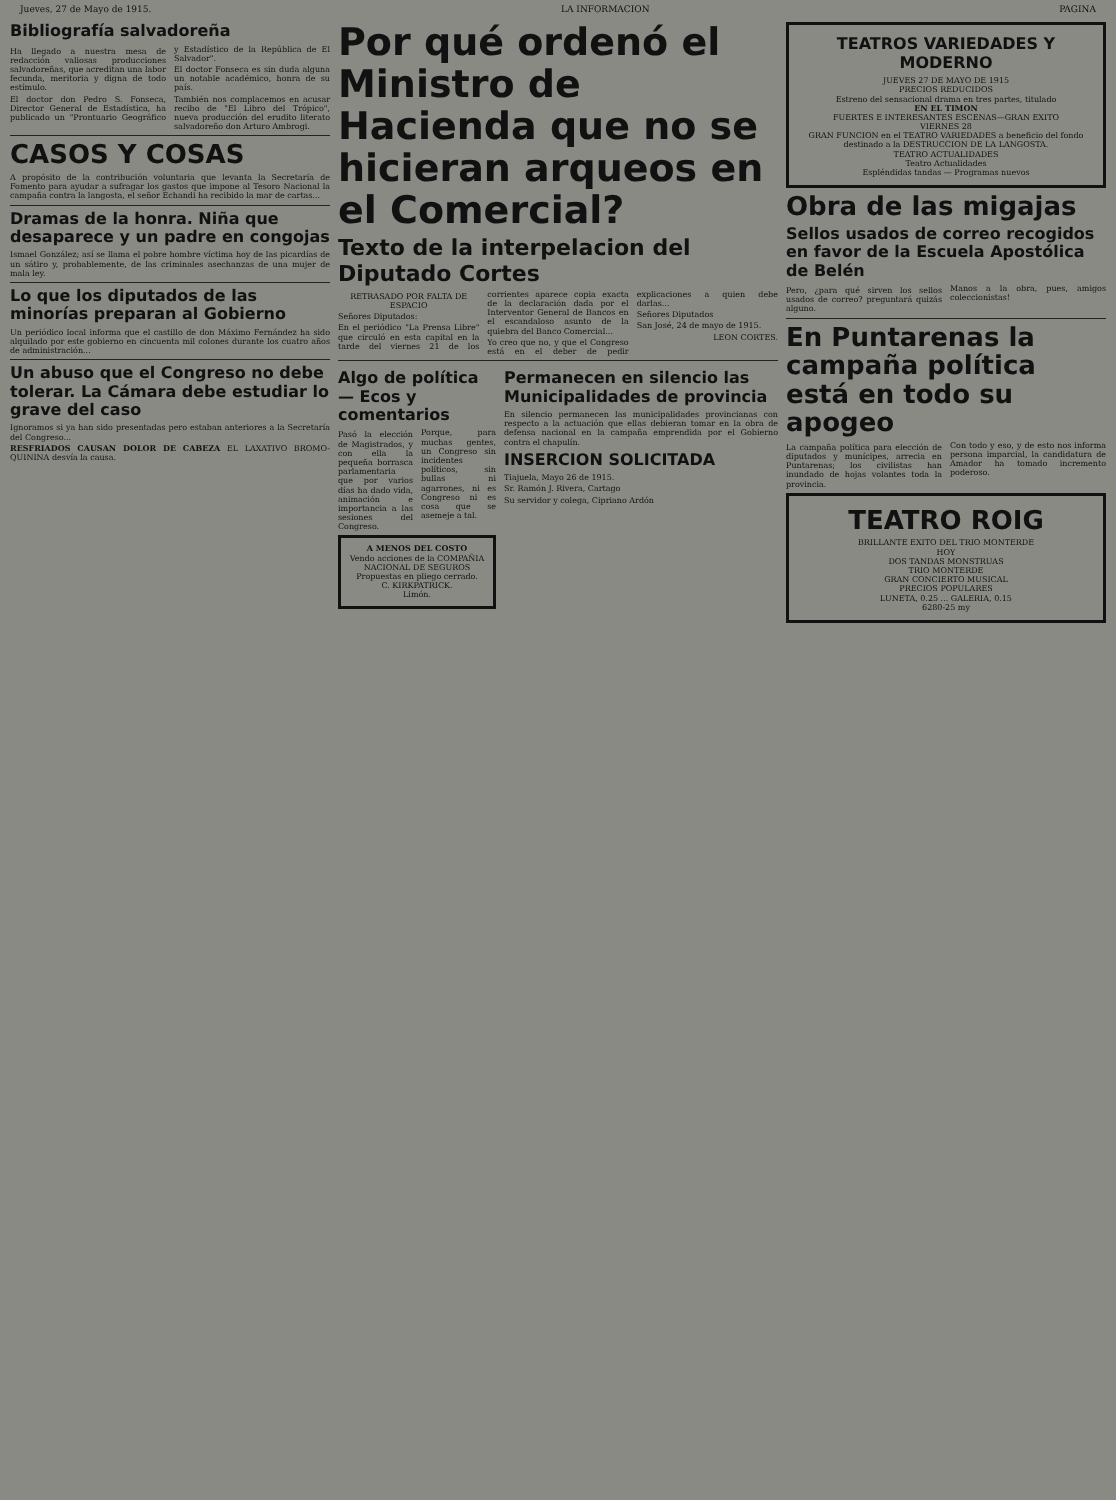Jueves, 27 de Mayo de 1915. LA INFORMACION PAGINA
Bibliografía salvadoreña
Ha llegado a nuestra mesa de redacción valiosas producciones salvadoreñas, que acreditan una labor fecunda, meritoria y digna de todo estímulo.
El doctor don Pedro S. Fonseca, Director General de Estadística, ha publicado un "Prontuario Geográfico y Estadístico de la República de El Salvador".
El doctor Fonseca es sin duda alguna un notable académico, honra de su país.
También nos complacemos en acusar recibo de "El Libro del Trópico", nueva producción del erudito literato salvadoreño don Arturo Ambrogi.
CASOS Y COSAS
A propósito de la contribución voluntaria que levanta la Secretaría de Fomento para ayudar a sufragar los gastos que impone al Tesoro Nacional la campaña contra la langosta, el señor Echandi ha recibido la mar de cartas...
Dramas de la honra. Niña que desaparece y un padre en congojas
Ismael González; así se llama el pobre hombre víctima hoy de las picardías de un sátiro y, probablemente, de las criminales asechanzas de una mujer de mala ley.
Lo que los diputados de las minorías preparan al Gobierno
Un periódico local informa que el castillo de don Máximo Fernández ha sido alquilado por este gobierno en cincuenta mil colones durante los cuatro años de administración...
Un abuso que el Congreso no debe tolerar. La Cámara debe estudiar lo grave del caso
Ignoramos si ya han sido presentadas pero estaban anteriores a la Secretaría del Congreso...
RESFRIADOS CAUSAN DOLOR DE CABEZA EL LAXATIVO BROMO-QUININA desvía la causa.
Por qué ordenó el Ministro de Hacienda que no se hicieran arqueos en el Comercial?
Texto de la interpelacion del Diputado Cortes
RETRASADO POR FALTA DE ESPACIO
Señores Diputados:
En el periódico "La Prensa Libre" que circuló en esta capital en la tarde del viernes 21 de los corrientes aparece copia exacta de la declaración dada por el Interventor General de Bancos en el escandaloso asunto de la quiebra del Banco Comercial...
Yo creo que no, y que el Congreso está en el deber de pedir explicaciones a quien debe darlas...
Señores Diputados
San José, 24 de mayo de 1915.
LEON CORTES.
Algo de política — Ecos y comentarios
Pasó la elección de Magistrados, y con ella la pequeña borrasca parlamentaria que por varios días ha dado vida, animación e importancia a las sesiones del Congreso.
Porque, para muchas gentes, un Congreso sin incidentes políticos, sin bullas ni agarrones, ni es Congreso ni es cosa que se asemeje a tal.
A MENOS DEL COSTO
Vendo acciones de la COMPAÑIA NACIONAL DE SEGUROS
Propuestas en pliego cerrado.
C. KIRKPATRICK.
Limón.
Permanecen en silencio las Municipalidades de provincia
En silencio permanecen las municipalidades provincianas con respecto a la actuación que ellas debieran tomar en la obra de defensa nacional en la campaña emprendida por el Gobierno contra el chapulín.
INSERCION SOLICITADA
Tiajuela, Mayo 26 de 1915.
Sr. Ramón J. Rivera, Cartago
Su servidor y colega, Cipriano Ardón
TEATROS VARIEDADES Y MODERNO
JUEVES 27 DE MAYO DE 1915
PRECIOS REDUCIDOS
Estreno del sensacional drama en tres partes, titulado
EN EL TIMON
FUERTES E INTERESANTES ESCENAS—GRAN EXITO
VIERNES 28
GRAN FUNCION en el TEATRO VARIEDADES a beneficio del fondo destinado a la DESTRUCCION DE LA LANGOSTA.
TEATRO ACTUALIDADES
Teatro Actualidades
Espléndidas tandas — Programas nuevos
Obra de las migajas
Sellos usados de correo recogidos en favor de la Escuela Apostólica de Belén
Pero, ¿para qué sirven los sellos usados de correo? preguntará quizás alguno.
Manos a la obra, pues, amigos coleccionistas!
En Puntarenas la campaña política está en todo su apogeo
La campaña política para elección de diputados y munícipes, arrecia en Puntarenas; los civilistas han inundado de hojas volantes toda la provincia.
Con todo y eso, y de esto nos informa persona imparcial, la candidatura de Amador ha tomado incremento poderoso.
TEATRO ROIG
BRILLANTE EXITO DEL TRIO MONTERDE
HOY
DOS TANDAS MONSTRUAS
TRIO MONTERDE
GRAN CONCIERTO MUSICAL
PRECIOS POPULARES
LUNETA, 0.25 ... GALERIA, 0.15
6280-25 my